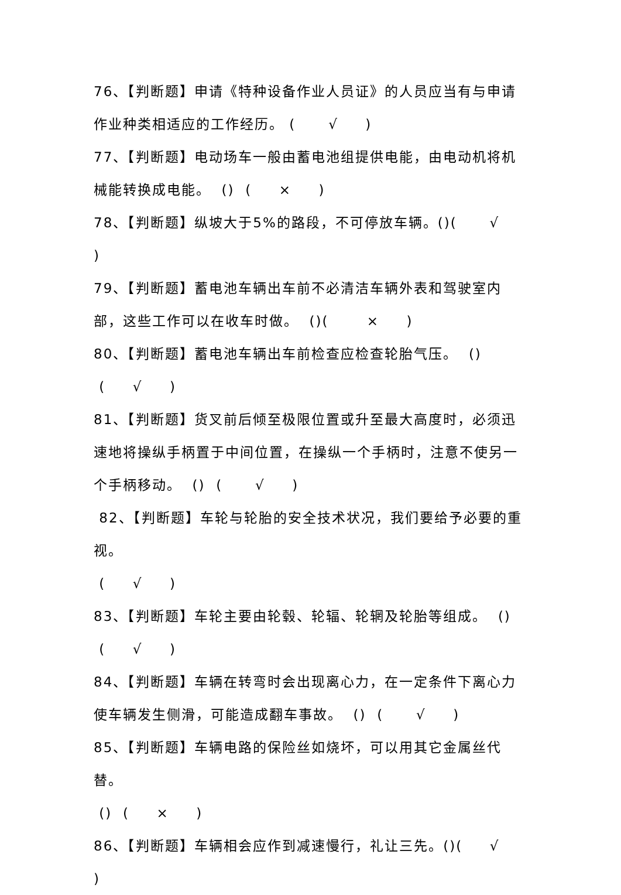76、【判断题】申请《特种设备作业人员证》的人员应当有与申请作业种类相适应的工作经历。 ( √ )
77、【判断题】电动场车一般由蓄电池组提供电能，由电动机将机械能转换成电能。 () ( × )
78、【判断题】纵坡大于5%的路段，不可停放车辆。()( √ )
79、【判断题】蓄电池车辆出车前不必清洁车辆外表和驾驶室内部，这些工作可以在收车时做。 ()( × )
80、【判断题】蓄电池车辆出车前检查应检查轮胎气压。 ()
( √ )
81、【判断题】货叉前后倾至极限位置或升至最大高度时，必须迅速地将操纵手柄置于中间位置，在操纵一个手柄时，注意不使另一个手柄移动。 () ( √ )
82、【判断题】车轮与轮胎的安全技术状况，我们要给予必要的重视。
( √ )
83、【判断题】车轮主要由轮毂、轮辐、轮辋及轮胎等组成。 ()
( √ )
84、【判断题】车辆在转弯时会出现离心力，在一定条件下离心力使车辆发生侧滑，可能造成翻车事故。 () ( √ )
85、【判断题】车辆电路的保险丝如烧坏，可以用其它金属丝代替。
() ( × )
86、【判断题】车辆相会应作到减速慢行，礼让三先。()( √ )